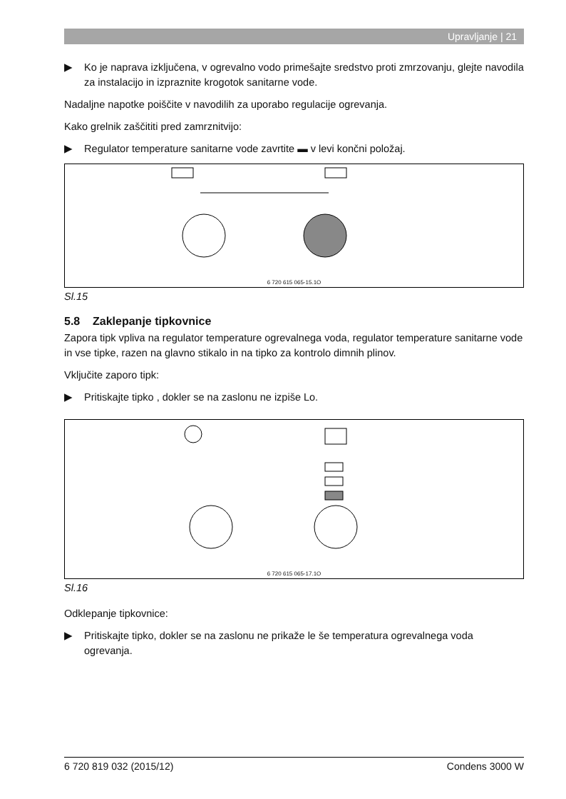Upravljanje | 21
▶ Ko je naprava izključena, v ogrevalno vodo primešajte sredstvo proti zmrzovanju, glejte navodila za instalacijo in izpraznite krogotok sanitarne vode.
Nadaljne napotke poiščite v navodilih za uporabo regulacije ogrevanja.
Kako grelnik zaščititi pred zamrznitvijo:
▶ Regulator temperature sanitarne vode zavrtite ▬ v levi končni položaj.
6 720 615 065-15.1O
Sl.15
5.8 Zaklepanje tipkovnice
Zapora tipk vpliva na regulator temperature ogrevalnega voda, regulator temperature sanitarne vode in vse tipke, razen na glavno stikalo in na tipko za kontrolo dimnih plinov.
Vključite zaporo tipk:
▶ Pritiskajte tipko , dokler se na zaslonu ne izpiše Lo.
6 720 615 065-17.1O
Sl.16
Odklepanje tipkovnice:
▶ Pritiskajte tipko, dokler se na zaslonu ne prikaže le še temperatura ogrevalnega voda ogrevanja.
6 720 819 032 (2015/12) Condens 3000 W